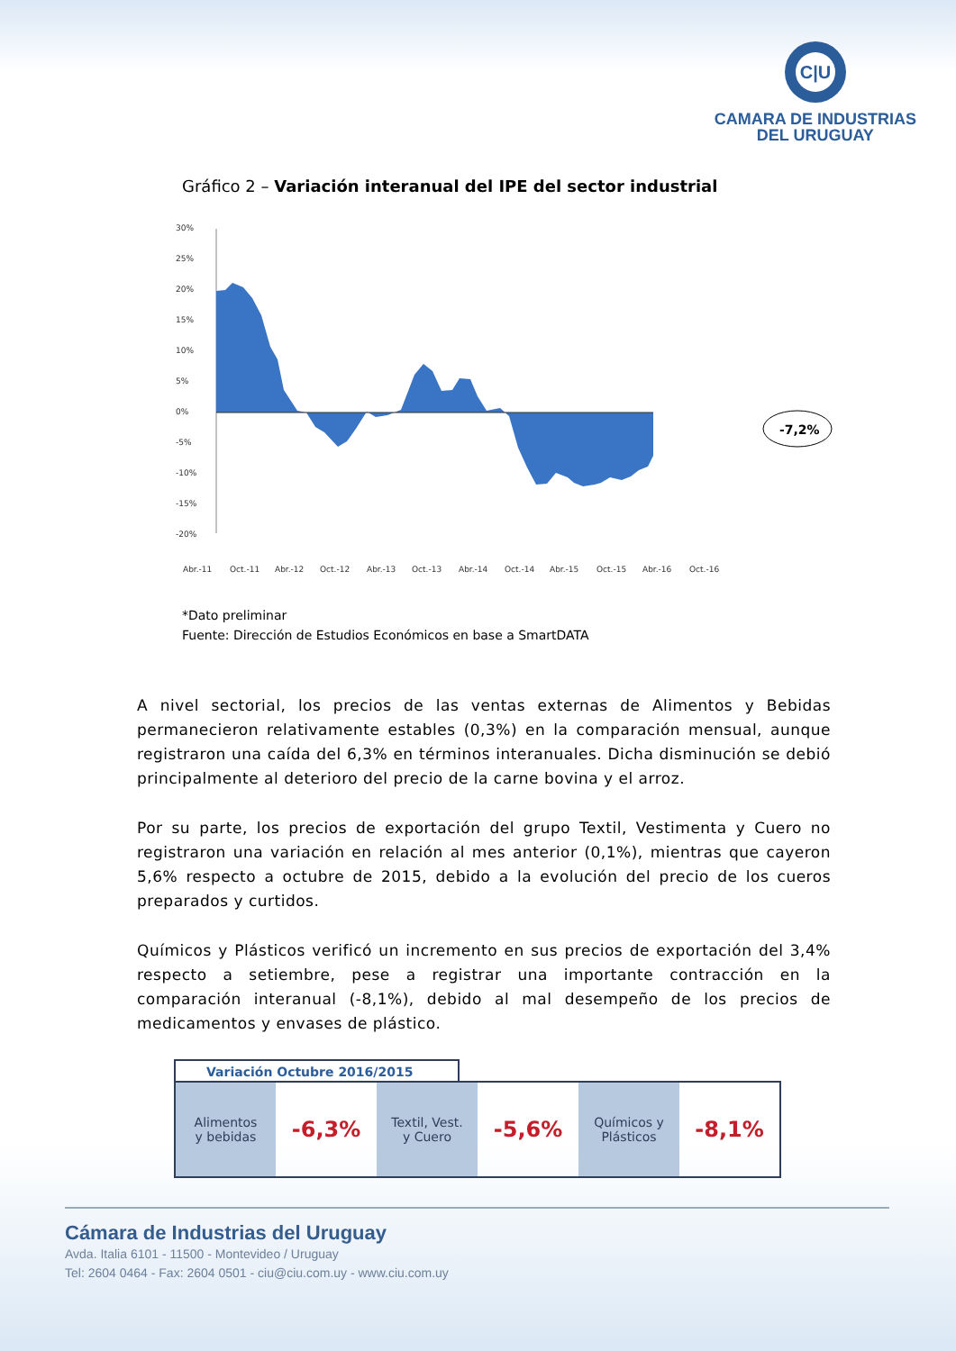C|U
CAMARA DE INDUSTRIAS
DEL URUGUAY
Gráfico 2 – Variación interanual del IPE del sector industrial
30%
25%
20%
15%
10%
5%
0%
-5%
-10%
-15%
-20%
Abr.-11
Oct.-11
Abr.-12
Oct.-12
Abr.-13
Oct.-13
Abr.-14
Oct.-14
Abr.-15
Oct.-15
Abr.-16
Oct.-16
-7,2%
*Dato preliminar
Fuente: Dirección de Estudios Económicos en base a SmartDATA
A nivel sectorial, los precios de las ventas externas de Alimentos y Bebidas permanecieron relativamente estables (0,3%) en la comparación mensual, aunque registraron una caída del 6,3% en términos interanuales. Dicha disminución se debió principalmente al deterioro del precio de la carne bovina y el arroz.
Por su parte, los precios de exportación del grupo Textil, Vestimenta y Cuero no registraron una variación en relación al mes anterior (0,1%), mientras que cayeron 5,6% respecto a octubre de 2015, debido a la evolución del precio de los cueros preparados y curtidos.
Químicos y Plásticos verificó un incremento en sus precios de exportación del 3,4% respecto a setiembre, pese a registrar una importante contracción en la comparación interanual (-8,1%), debido al mal desempeño de los precios de medicamentos y envases de plástico.
Variación Octubre 2016/2015
| Alimentos y bebidas | -6,3% | Textil, Vest. y Cuero | -5,6% | Químicos y Plásticos | -8,1% |
Cámara de Industrias del Uruguay
Avda. Italia 6101 - 11500 - Montevideo / Uruguay
Tel: 2604 0464 - Fax: 2604 0501 - ciu@ciu.com.uy - www.ciu.com.uy